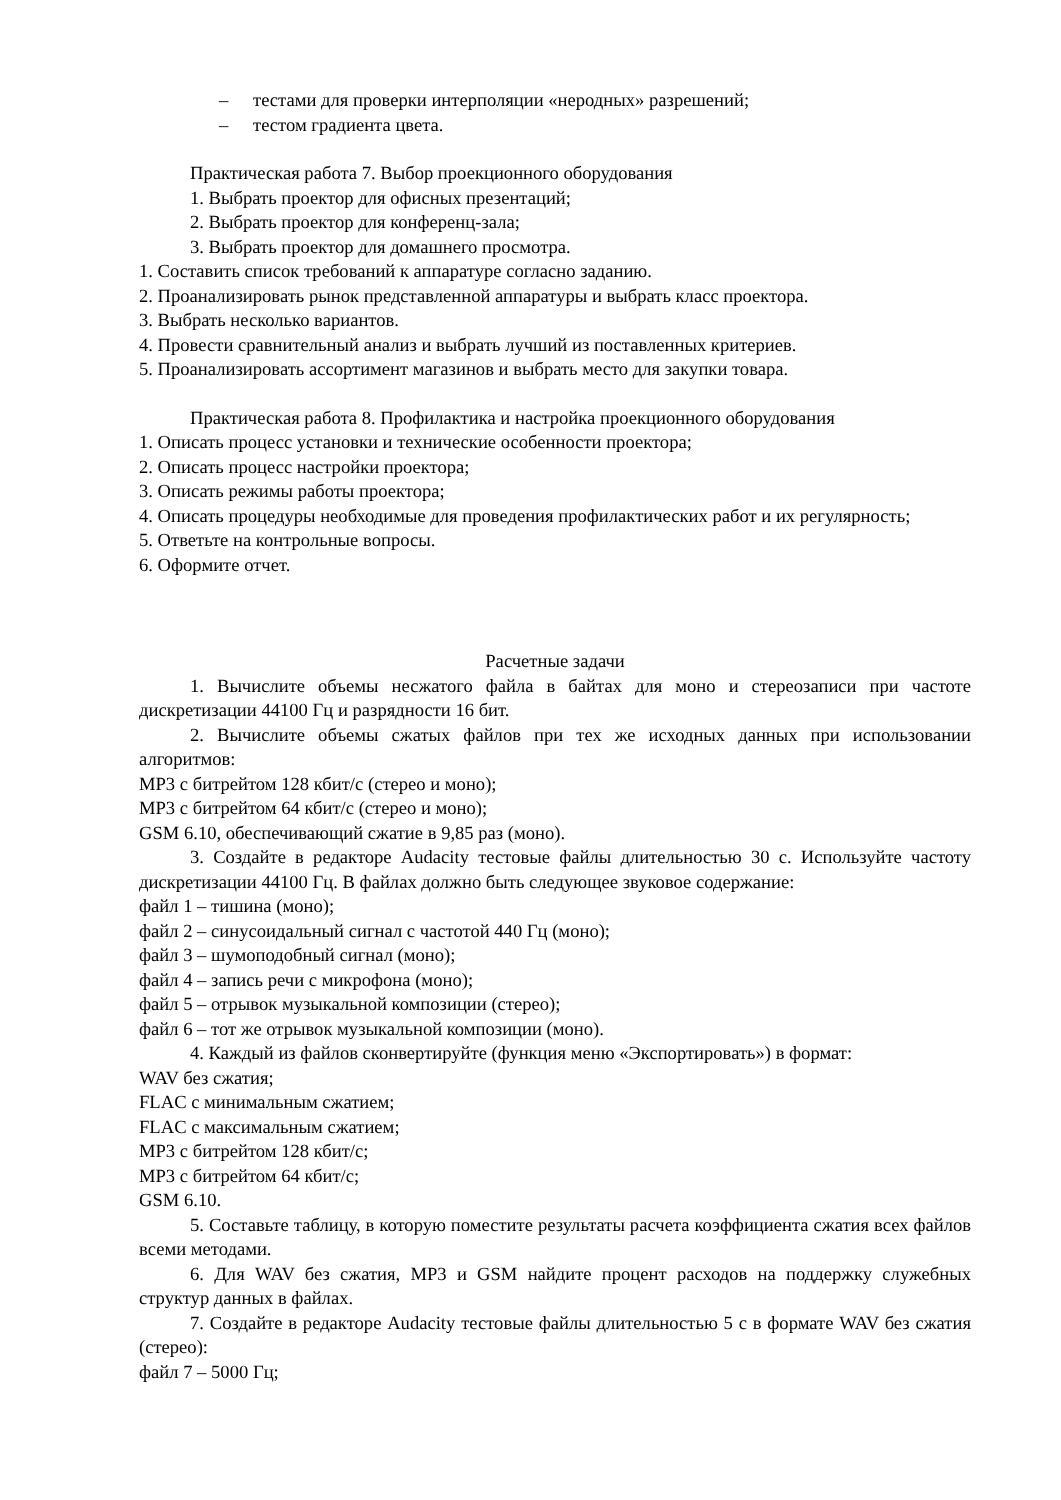– тестами для проверки интерполяции «неродных» разрешений;
– тестом градиента цвета.
Практическая работа 7. Выбор проекционного оборудования
1. Выбрать проектор для офисных презентаций;
2. Выбрать проектор для конференц-зала;
3. Выбрать проектор для домашнего просмотра.
1. Составить список требований к аппаратуре согласно заданию.
2. Проанализировать рынок представленной аппаратуры и выбрать класс проектора.
3. Выбрать несколько вариантов.
4. Провести сравнительный анализ и выбрать лучший из поставленных критериев.
5. Проанализировать ассортимент магазинов и выбрать место для закупки товара.
Практическая работа 8. Профилактика и настройка проекционного оборудования
1. Описать процесс установки и технические особенности проектора;
2. Описать процесс настройки проектора;
3. Описать режимы работы проектора;
4. Описать процедуры необходимые для проведения профилактических работ и их регулярность;
5. Ответьте на контрольные вопросы.
6. Оформите отчет.
Расчетные задачи
1. Вычислите объемы несжатого файла в байтах для моно и стереозаписи при частоте дискретизации 44100 Гц и разрядности 16 бит.
2. Вычислите объемы сжатых файлов при тех же исходных данных при использовании алгоритмов:
MP3 с битрейтом 128 кбит/с (стерео и моно);
MP3 с битрейтом 64 кбит/с (стерео и моно);
GSM 6.10, обеспечивающий сжатие в 9,85 раз (моно).
3. Создайте в редакторе Audacity тестовые файлы длительностью 30 с. Используйте частоту дискретизации 44100 Гц. В файлах должно быть следующее звуковое содержание:
файл 1 – тишина (моно);
файл 2 – синусоидальный сигнал с частотой 440 Гц (моно);
файл 3 – шумоподобный сигнал (моно);
файл 4 – запись речи с микрофона (моно);
файл 5 – отрывок музыкальной композиции (стерео);
файл 6 – тот же отрывок музыкальной композиции (моно).
4. Каждый из файлов сконвертируйте (функция меню «Экспортировать») в формат:
WAV без сжатия;
FLAC с минимальным сжатием;
FLAC с максимальным сжатием;
MP3 с битрейтом 128 кбит/с;
MP3 с битрейтом 64 кбит/с;
GSM 6.10.
5. Составьте таблицу, в которую поместите результаты расчета коэффициента сжатия всех файлов всеми методами.
6. Для WAV без сжатия, MP3 и GSM найдите процент расходов на поддержку служебных структур данных в файлах.
7. Создайте в редакторе Audacity тестовые файлы длительностью 5 с в формате WAV без сжатия (стерео):
файл 7 – 5000 Гц;